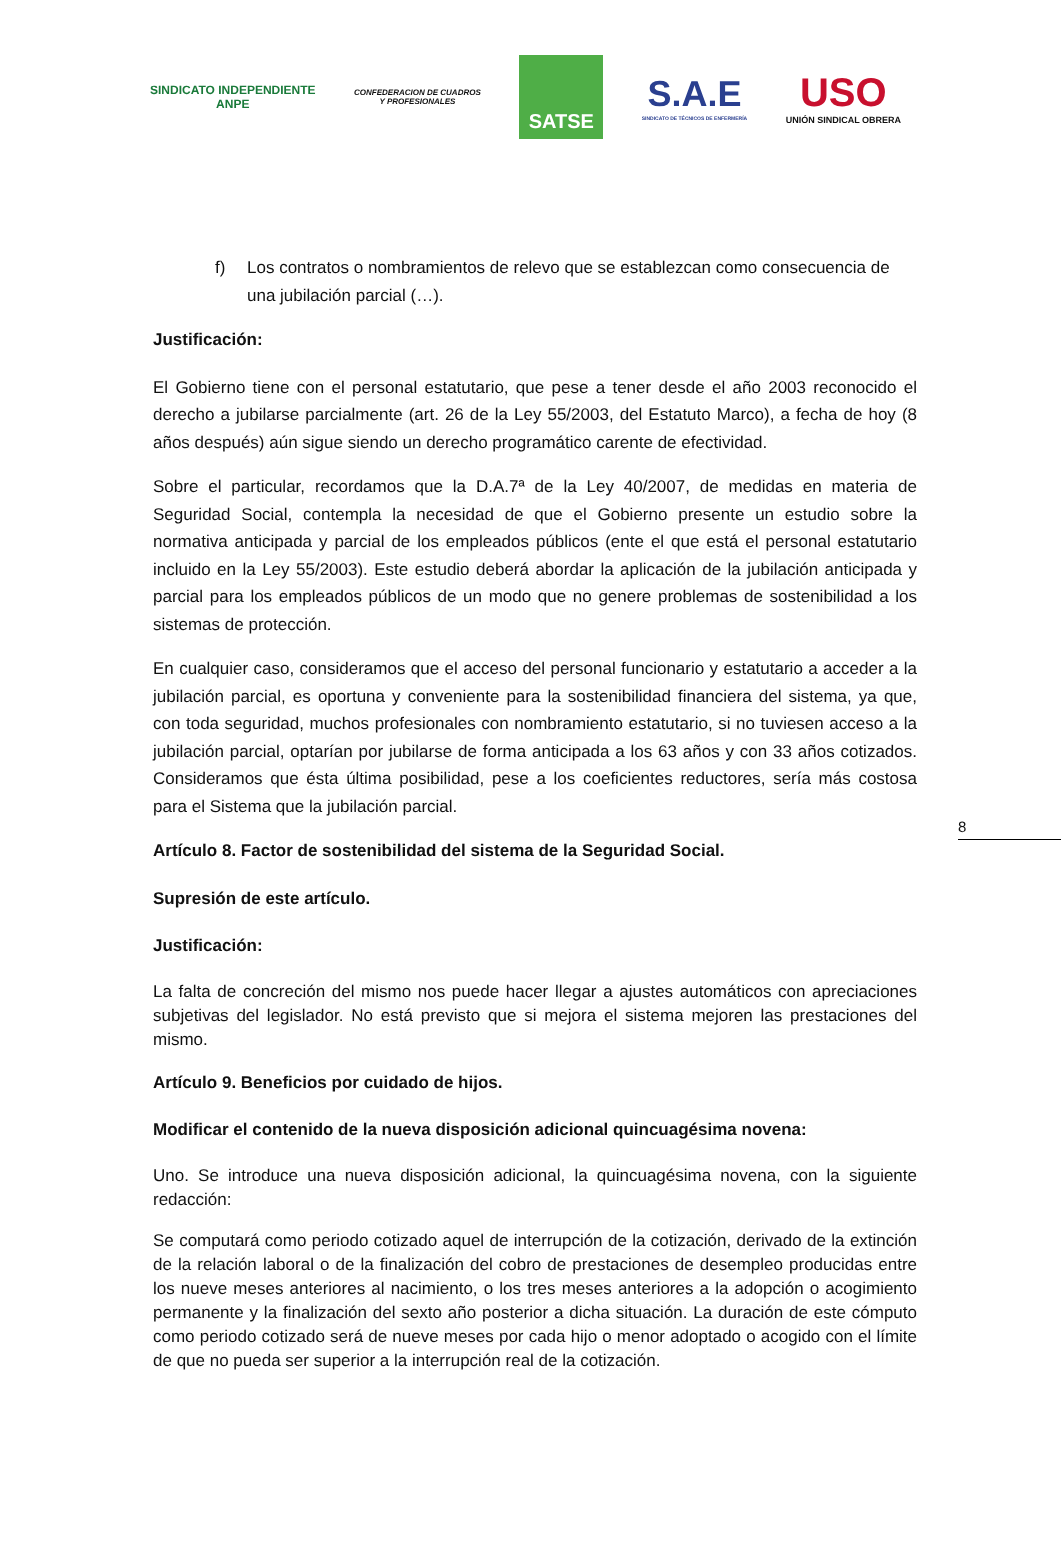SINDICATO INDEPENDIENTE
ANPE
CONFEDERACION DE CUADROS
Y PROFESIONALES
SATSE
S.A.E
SINDICATO DE TÉCNICOS DE ENFERMERÍA
USO
UNIÓN SINDICAL OBRERA
f) Los contratos o nombramientos de relevo que se establezcan como consecuencia de una jubilación parcial (…).
Justificación:
El Gobierno tiene con el personal estatutario, que pese a tener desde el año 2003 reconocido el derecho a jubilarse parcialmente (art. 26 de la Ley 55/2003, del Estatuto Marco), a fecha de hoy (8 años después) aún sigue siendo un derecho programático carente de efectividad.
Sobre el particular, recordamos que la D.A.7ª de la Ley 40/2007, de medidas en materia de Seguridad Social, contempla la necesidad de que el Gobierno presente un estudio sobre la normativa anticipada y parcial de los empleados públicos (ente el que está el personal estatutario incluido en la Ley 55/2003). Este estudio deberá abordar la aplicación de la jubilación anticipada y parcial para los empleados públicos de un modo que no genere problemas de sostenibilidad a los sistemas de protección.
En cualquier caso, consideramos que el acceso del personal funcionario y estatutario a acceder a la jubilación parcial, es oportuna y conveniente para la sostenibilidad financiera del sistema, ya que, con toda seguridad, muchos profesionales con nombramiento estatutario, si no tuviesen acceso a la jubilación parcial, optarían por jubilarse de forma anticipada a los 63 años y con 33 años cotizados. Consideramos que ésta última posibilidad, pese a los coeficientes reductores, sería más costosa para el Sistema que la jubilación parcial.
Artículo 8. Factor de sostenibilidad del sistema de la Seguridad Social.
Supresión de este artículo.
Justificación:
La falta de concreción del mismo nos puede hacer llegar a ajustes automáticos con apreciaciones subjetivas del legislador. No está previsto que si mejora el sistema mejoren las prestaciones del mismo.
Artículo 9. Beneficios por cuidado de hijos.
Modificar el contenido de la nueva disposición adicional quincuagésima novena:
Uno. Se introduce una nueva disposición adicional, la quincuagésima novena, con la siguiente redacción:
Se computará como periodo cotizado aquel de interrupción de la cotización, derivado de la extinción de la relación laboral o de la finalización del cobro de prestaciones de desempleo producidas entre los nueve meses anteriores al nacimiento, o los tres meses anteriores a la adopción o acogimiento permanente y la finalización del sexto año posterior a dicha situación. La duración de este cómputo como periodo cotizado será de nueve meses por cada hijo o menor adoptado o acogido con el límite de que no pueda ser superior a la interrupción real de la cotización.
8